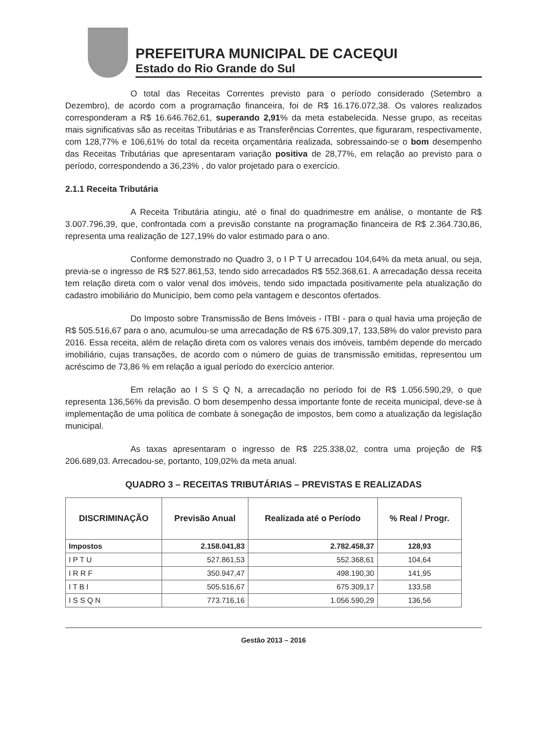PREFEITURA MUNICIPAL DE CACEQUI
Estado do Rio Grande do Sul
O total das Receitas Correntes previsto para o período considerado (Setembro a Dezembro), de acordo com a programação financeira, foi de R$ 16.176.072,38. Os valores realizados corresponderam a R$ 16.646.762,61, superando 2,91% da meta estabelecida. Nesse grupo, as receitas mais significativas são as receitas Tributárias e as Transferências Correntes, que figuraram, respectivamente, com 128,77% e 106,61% do total da receita orçamentária realizada, sobressaindo-se o bom desempenho das Receitas Tributárias que apresentaram variação positiva de 28,77%, em relação ao previsto para o período, correspondendo a 36,23% , do valor projetado para o exercício.
2.1.1 Receita Tributária
A Receita Tributária atingiu, até o final do quadrimestre em análise, o montante de R$ 3.007.796,39, que, confrontada com a previsão constante na programação financeira de R$ 2.364.730,86, representa uma realização de 127,19% do valor estimado para o ano.
Conforme demonstrado no Quadro 3, o I P T U arrecadou 104,64% da meta anual, ou seja, previa-se o ingresso de R$ 527.861,53, tendo sido arrecadados R$ 552.368,61. A arrecadação dessa receita tem relação direta com o valor venal dos imóveis, tendo sido impactada positivamente pela atualização do cadastro imobiliário do Município, bem como pela vantagem e descontos ofertados.
Do Imposto sobre Transmissão de Bens Imóveis - ITBI - para o qual havia uma projeção de R$ 505.516,67 para o ano, acumulou-se uma arrecadação de R$ 675.309,17, 133,58% do valor previsto para 2016. Essa receita, além de relação direta com os valores venais dos imóveis, também depende do mercado imobiliário, cujas transações, de acordo com o número de guias de transmissão emitidas, representou um acréscimo de 73,86 % em relação a igual período do exercício anterior.
Em relação ao I S S Q N, a arrecadação no período foi de R$ 1.056.590,29, o que representa 136,56% da previsão. O bom desempenho dessa importante fonte de receita municipal, deve-se à implementação de uma política de combate à sonegação de impostos, bem como a atualização da legislação municipal.
As taxas apresentaram o ingresso de R$ 225.338,02, contra uma projeção de R$ 206.689,03. Arrecadou-se, portanto, 109,02% da meta anual.
QUADRO 3 – RECEITAS TRIBUTÁRIAS – PREVISTAS E REALIZADAS
| DISCRIMINAÇÃO | Previsão Anual | Realizada até o Período | % Real / Progr. |
| --- | --- | --- | --- |
| Impostos | 2.158.041,83 | 2.782.458,37 | 128,93 |
| I P T U | 527.861,53 | 552.368,61 | 104,64 |
| I R R F | 350.947,47 | 498.190,30 | 141,95 |
| I T B I | 505.516,67 | 675.309,17 | 133,58 |
| I S S Q N | 773.716,16 | 1.056.590,29 | 136,56 |
Gestão 2013 – 2016